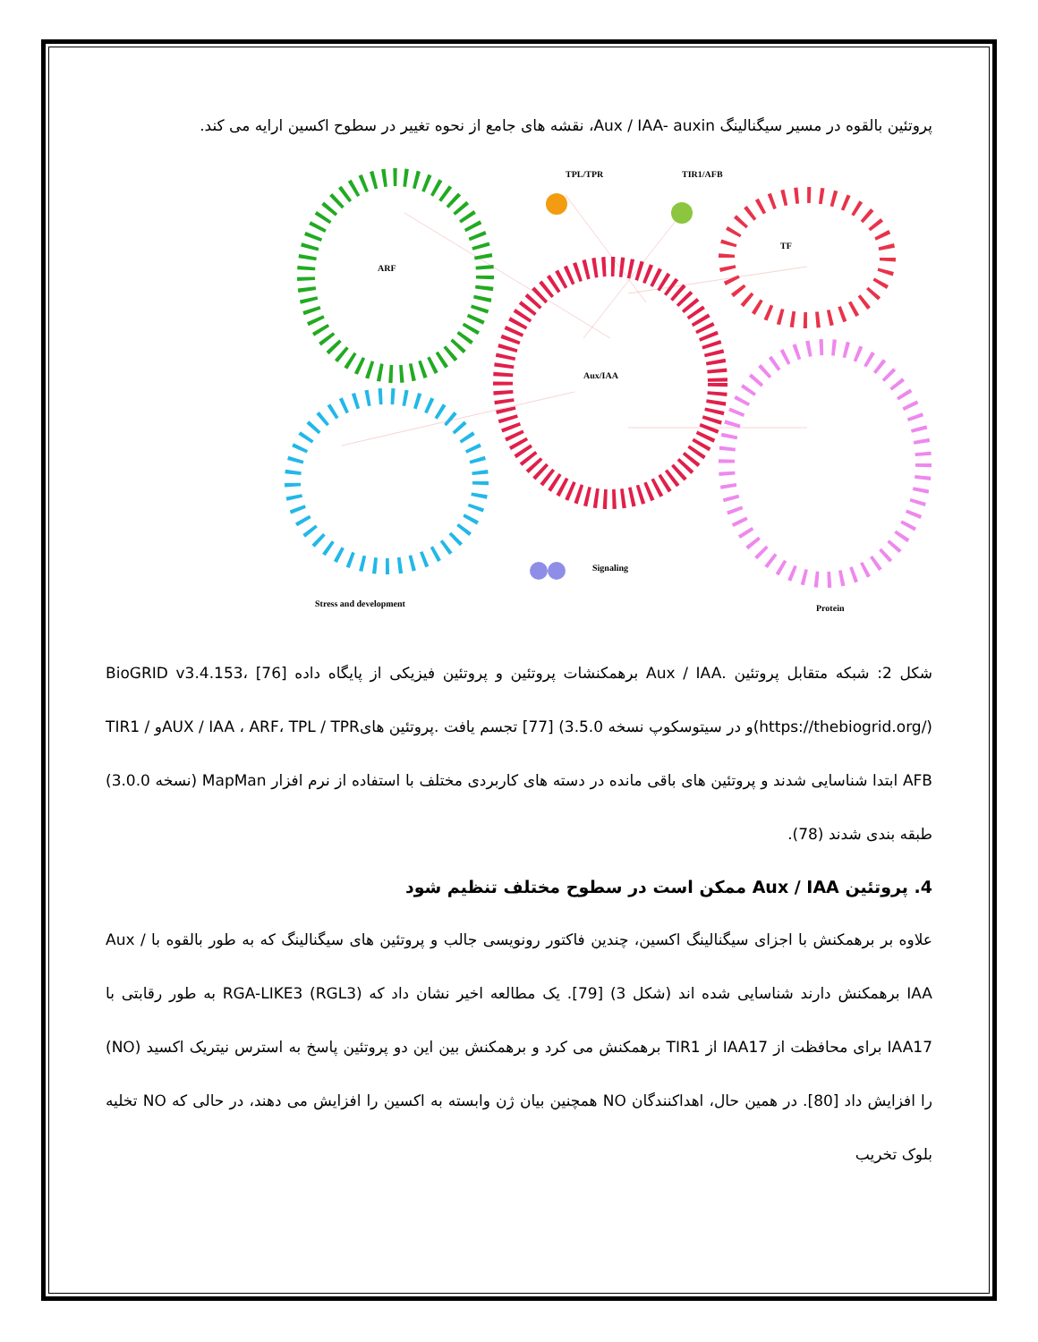پروتئین بالقوه در مسیر سیگنالینگ Aux / IAA- auxin، نقشه های جامع از نحوه تغییر در سطوح اکسین ارایه می کند.
TPL/TPR
TIR1/AFB
TF
ARF
Aux/IAA
Signaling
Stress and development
Protein
شکل 2: شبکه متقابل پروتئین .Aux / IAA برهمکنشات پروتئین و پروتئین فیزیکی از پایگاه داده BioGRID v3.4.153، [76] (https://thebiogrid.org/)و در سیتوسکوپ نسخه 3.5.0) [77] تجسم یافت .پروتئین هایAUX / IAA ، ARF، TPL / TPRو TIR1 / AFB ابتدا شناسایی شدند و پروتئین های باقی مانده در دسته های کاربردی مختلف با استفاده از نرم افزار MapMan (نسخه 3.0.0) طبقه بندی شدند (78).
4. پروتئین Aux / IAA ممکن است در سطوح مختلف تنظیم شود
علاوه بر برهمکنش با اجزای سیگنالینگ اکسین، چندین فاکتور رونویسی جالب و پروتئین های سیگنالینگ که به طور بالقوه با Aux / IAA برهمکنش دارند شناسایی شده اند (شکل 3) [79]. یک مطالعه اخیر نشان داد که RGA-LIKE3 (RGL3) به طور رقابتی با IAA17 برای محافظت از IAA17 از TIR1 برهمکنش می کرد و برهمکنش بین این دو پروتئین پاسخ به استرس نیتریک اکسید (NO) را افزایش داد [80]. در همین حال، اهداکنندگان NO همچنین بیان ژن وابسته به اکسین را افزایش می دهند، در حالی که NO تخلیه بلوک تخریب